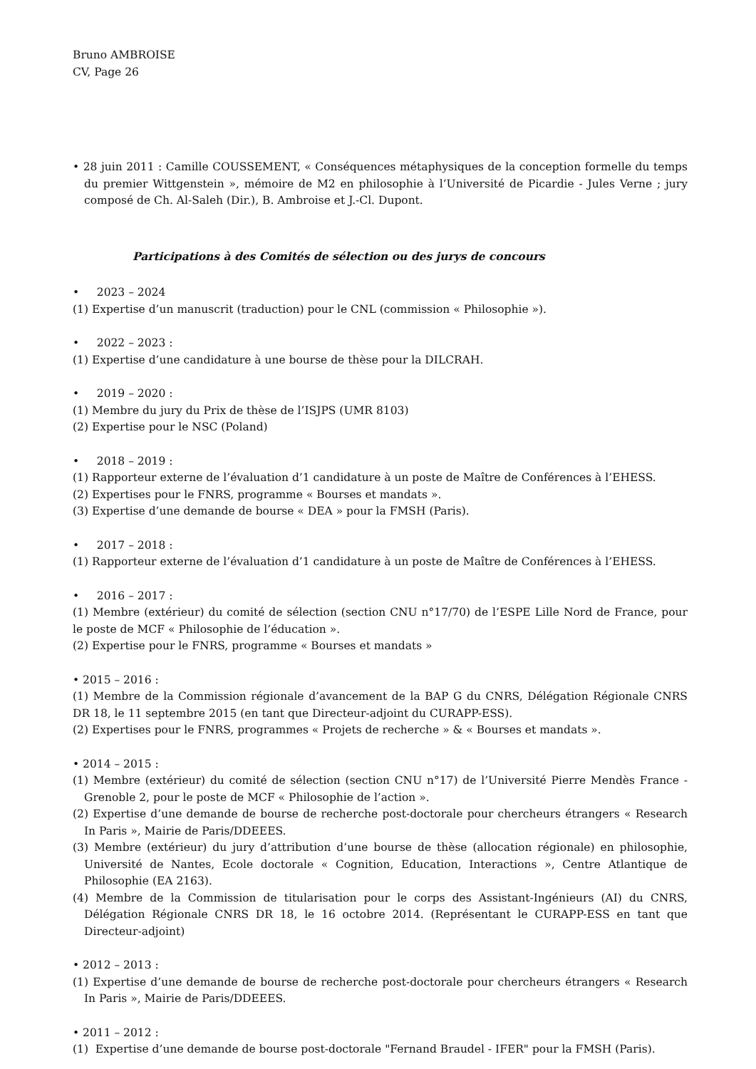Bruno AMBROISE
CV, Page 26
• 28 juin 2011 : Camille COUSSEMENT, « Conséquences métaphysiques de la conception formelle du temps du premier Wittgenstein », mémoire de M2 en philosophie à l’Université de Picardie - Jules Verne ; jury composé de Ch. Al-Saleh (Dir.), B. Ambroise et J.-Cl. Dupont.
Participations à des Comités de sélection ou des jurys de concours
• 2023 – 2024
(1) Expertise d’un manuscrit (traduction) pour le CNL (commission « Philosophie »).
• 2022 – 2023 :
(1) Expertise d’une candidature à une bourse de thèse pour la DILCRAH.
• 2019 – 2020 :
(1) Membre du jury du Prix de thèse de l’ISJPS (UMR 8103)
(2) Expertise pour le NSC (Poland)
• 2018 – 2019 :
(1) Rapporteur externe de l’évaluation d’1 candidature à un poste de Maître de Conférences à l’EHESS.
(2) Expertises pour le FNRS, programme « Bourses et mandats ».
(3) Expertise d’une demande de bourse « DEA » pour la FMSH (Paris).
• 2017 – 2018 :
(1) Rapporteur externe de l’évaluation d’1 candidature à un poste de Maître de Conférences à l’EHESS.
• 2016 – 2017 :
(1) Membre (extérieur) du comité de sélection (section CNU n°17/70) de l’ESPE Lille Nord de France, pour le poste de MCF « Philosophie de l’éducation ».
(2) Expertise pour le FNRS, programme « Bourses et mandats »
• 2015 – 2016 :
(1) Membre de la Commission régionale d’avancement de la BAP G du CNRS, Délégation Régionale CNRS DR 18, le 11 septembre 2015 (en tant que Directeur-adjoint du CURAPP-ESS).
(2) Expertises pour le FNRS, programmes « Projets de recherche » & « Bourses et mandats ».
• 2014 – 2015 :
(1) Membre (extérieur) du comité de sélection (section CNU n°17) de l’Université Pierre Mendès France - Grenoble 2, pour le poste de MCF « Philosophie de l’action ».
(2) Expertise d’une demande de bourse de recherche post-doctorale pour chercheurs étrangers « Research In Paris », Mairie de Paris/DDEEES.
(3) Membre (extérieur) du jury d’attribution d’une bourse de thèse (allocation régionale) en philosophie, Université de Nantes, Ecole doctorale « Cognition, Education, Interactions », Centre Atlantique de Philosophie (EA 2163).
(4) Membre de la Commission de titularisation pour le corps des Assistant-Ingénieurs (AI) du CNRS, Délégation Régionale CNRS DR 18, le 16 octobre 2014. (Représentant le CURAPP-ESS en tant que Directeur-adjoint)
• 2012 – 2013 :
(1) Expertise d’une demande de bourse de recherche post-doctorale pour chercheurs étrangers « Research In Paris », Mairie de Paris/DDEEES.
• 2011 – 2012 :
(1) Expertise d’une demande de bourse post-doctorale "Fernand Braudel - IFER" pour la FMSH (Paris).